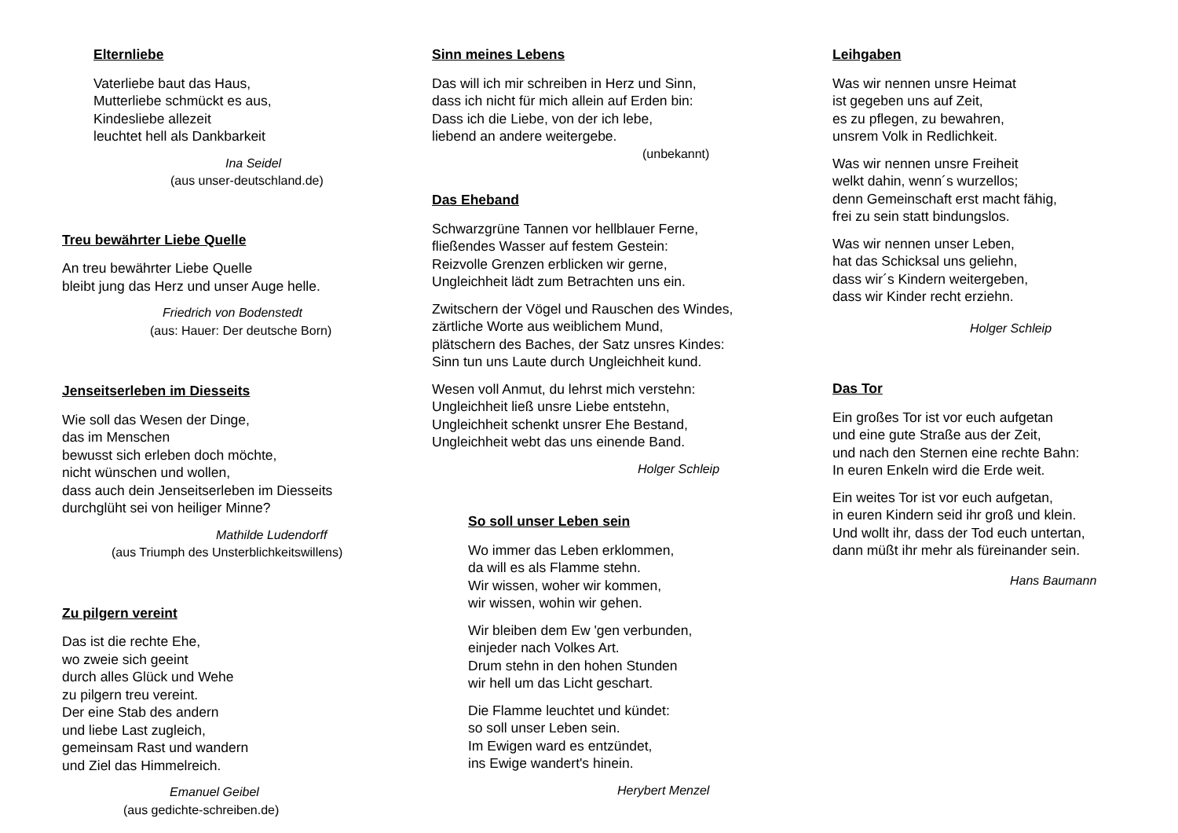Elternliebe
Vaterliebe baut das Haus,
Mutterliebe schmückt es aus,
Kindesliebe allezeit
leuchtet hell als Dankbarkeit
Ina Seidel
(aus unser-deutschland.de)
Treu bewährter Liebe Quelle
An treu bewährter Liebe Quelle
bleibt jung das Herz und unser Auge helle.
Friedrich von Bodenstedt
(aus: Hauer: Der deutsche Born)
Jenseitserleben im Diesseits
Wie soll das Wesen der Dinge,
das im Menschen
bewusst sich erleben doch möchte,
nicht wünschen und wollen,
dass auch dein Jenseitserleben im Diesseits
durchglüht sei von heiliger Minne?
Mathilde Ludendorff
(aus Triumph des Unsterblichkeitswillens)
Zu pilgern vereint
Das ist die rechte Ehe,
wo zweie sich geeint
durch alles Glück und Wehe
zu pilgern treu vereint.
Der eine Stab des andern
und liebe Last zugleich,
gemeinsam Rast und wandern
und Ziel das Himmelreich.
Emanuel Geibel
(aus gedichte-schreiben.de)
Sinn meines Lebens
Das will ich mir schreiben in Herz und Sinn,
dass ich nicht für mich allein auf Erden bin:
Dass ich die Liebe, von der ich lebe,
liebend an andere weitergebe.
(unbekannt)
Das Eheband
Schwarzgrüne Tannen vor hellblauer Ferne,
fließendes Wasser auf festem Gestein:
Reizvolle Grenzen erblicken wir gerne,
Ungleichheit lädt zum Betrachten uns ein.
Zwitschern der Vögel und Rauschen des Windes,
zärtliche Worte aus weiblichem Mund,
plätschern des Baches, der Satz unsres Kindes:
Sinn tun uns Laute durch Ungleichheit kund.
Wesen voll Anmut, du lehrst mich verstehn:
Ungleichheit ließ unsre Liebe entstehn,
Ungleichheit schenkt unsrer Ehe Bestand,
Ungleichheit webt das uns einende Band.
Holger Schleip
So soll unser Leben sein
Wo immer das Leben erklommen,
da will es als Flamme stehn.
Wir wissen, woher wir kommen,
wir wissen, wohin wir gehen.
Wir bleiben dem Ew 'gen verbunden,
einjeder nach Volkes Art.
Drum stehn in den hohen Stunden
wir hell um das Licht geschart.
Die Flamme leuchtet und kündet:
so soll unser Leben sein.
Im Ewigen ward es entzündet,
ins Ewige wandert's hinein.
Herybert Menzel
Leihgaben
Was wir nennen unsre Heimat
ist gegeben uns auf Zeit,
es zu pflegen, zu bewahren,
unsrem Volk in Redlichkeit.
Was wir nennen unsre Freiheit
welkt dahin, wenn´s wurzellos;
denn Gemeinschaft erst macht fähig,
frei zu sein statt bindungslos.
Was wir nennen unser Leben,
hat das Schicksal uns geliehn,
dass wir´s Kindern weitergeben,
dass wir Kinder recht erziehn.
Holger Schleip
Das Tor
Ein großes Tor ist vor euch aufgetan
und eine gute Straße aus der Zeit,
und nach den Sternen eine rechte Bahn:
In euren Enkeln wird die Erde weit.
Ein weites Tor ist vor euch aufgetan,
in euren Kindern seid ihr groß und klein.
Und wollt ihr, dass der Tod euch untertan,
dann müßt ihr mehr als füreinander sein.
Hans Baumann